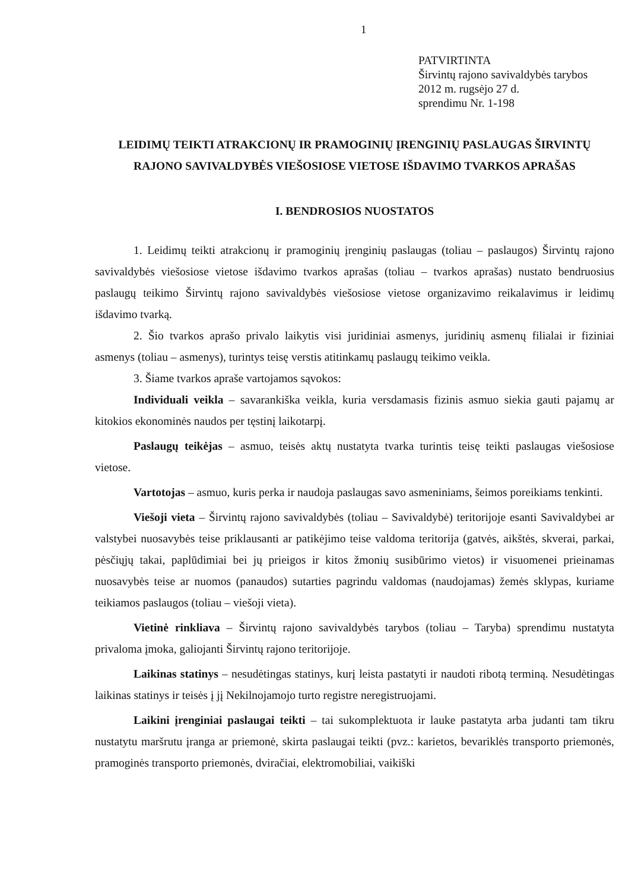1
PATVIRTINTA
Širvintų rajono savivaldybės tarybos
2012 m. rugsėjo 27 d.
sprendimu Nr. 1-198
LEIDIMŲ TEIKTI ATRAKCIONŲ IR PRAMOGINIŲ ĮRENGINIŲ PASLAUGAS ŠIRVINTŲ RAJONO SAVIVALDYBĖS VIEŠOSIOSE VIETOSE IŠDAVIMO TVARKOS APRAŠAS
I. BENDROSIOS NUOSTATOS
1. Leidimų teikti atrakcionų ir pramoginių įrenginių paslaugas (toliau – paslaugos) Širvintų rajono savivaldybės viešosiose vietose išdavimo tvarkos aprašas (toliau – tvarkos aprašas) nustato bendruosius paslaugų teikimo Širvintų rajono savivaldybės viešosiose vietose organizavimo reikalavimus ir leidimų išdavimo tvarką.
2. Šio tvarkos aprašo privalo laikytis visi juridiniai asmenys, juridinių asmenų filialai ir fiziniai asmenys (toliau – asmenys), turintys teisę verstis atitinkamų paslaugų teikimo veikla.
3. Šiame tvarkos apraše vartojamos sąvokos:
Individuali veikla – savarankiška veikla, kuria versdamasis fizinis asmuo siekia gauti pajamų ar kitokios ekonominės naudos per tęstinį laikotarpį.
Paslaugų teikėjas – asmuo, teisės aktų nustatyta tvarka turintis teisę teikti paslaugas viešosiose vietose.
Vartotojas – asmuo, kuris perka ir naudoja paslaugas savo asmeniniams, šeimos poreikiams tenkinti.
Viešoji vieta – Širvintų rajono savivaldybės (toliau – Savivaldybė) teritorijoje esanti Savivaldybei ar valstybei nuosavybės teise priklausanti ar patikėjimo teise valdoma teritorija (gatvės, aikštės, skverai, parkai, pėsčiųjų takai, paplūdimiai bei jų prieigos ir kitos žmonių susibūrimo vietos) ir visuomenei prieinamas nuosavybės teise ar nuomos (panaudos) sutarties pagrindu valdomas (naudojamas) žemės sklypas, kuriame teikiamos paslaugos (toliau – viešoji vieta).
Vietinė rinkliava – Širvintų rajono savivaldybės tarybos (toliau – Taryba) sprendimu nustatyta privaloma įmoka, galiojanti Širvintų rajono teritorijoje.
Laikinas statinys – nesudėtingas statinys, kurį leista pastatyti ir naudoti ribotą terminą. Nesudėtingas laikinas statinys ir teisės į jį Nekilnojamojo turto registre neregistruojami.
Laikini įrenginiai paslaugai teikti – tai sukomplektuota ir lauke pastatyta arba judanti tam tikru nustatytu maršrutu įranga ar priemonė, skirta paslaugai teikti (pvz.: karietos, bevariklės transporto priemonės, pramoginės transporto priemonės, dviračiai, elektromobiliai, vaikiški